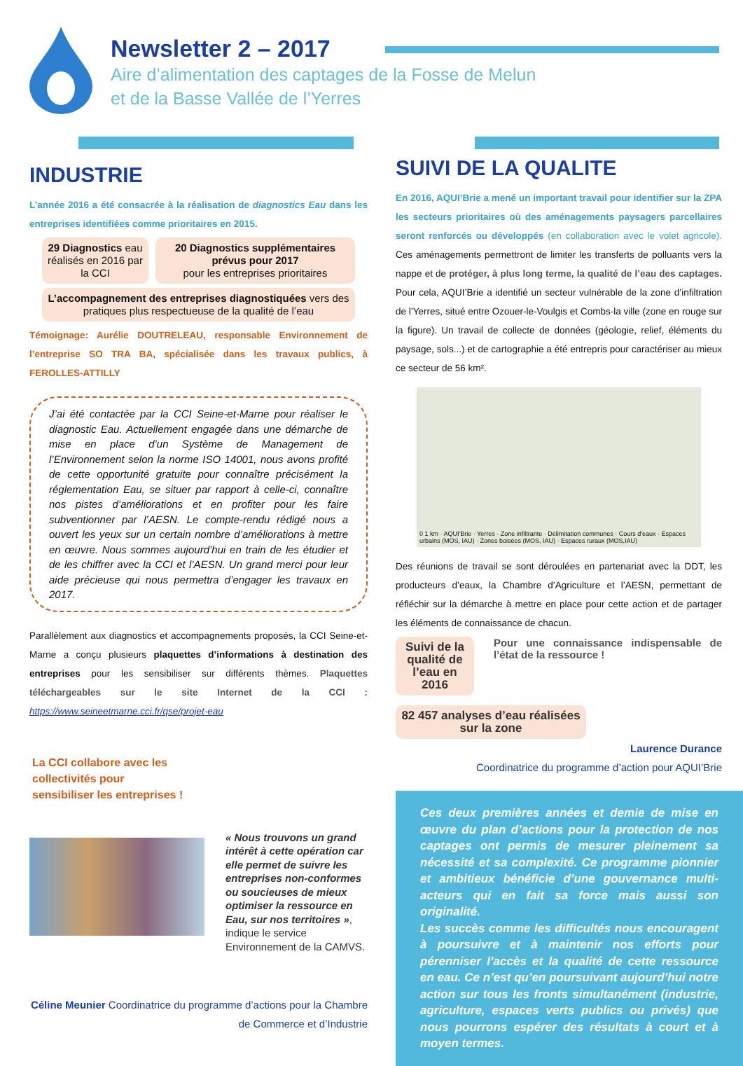Newsletter 2 – 2017
Aire d’alimentation des captages de la Fosse de Melun
et de la Basse Vallée de l’Yerres
INDUSTRIE
L’année 2016 a été consacrée à la réalisation de diagnostics Eau dans les entreprises identifiées comme prioritaires en 2015.
29 Diagnostics eau réalisés en 2016 par la CCI
20 Diagnostics supplémentaires prévus pour 2017
pour les entreprises prioritaires
L’accompagnement des entreprises diagnostiquées vers des pratiques plus respectueuse de la qualité de l’eau
Témoignage: Aurélie DOUTRELEAU, responsable Environnement de l’entreprise SO TRA BA, spécialisée dans les travaux publics, à FEROLLES-ATTILLY
J’ai été contactée par la CCI Seine-et-Marne pour réaliser le diagnostic Eau. Actuellement engagée dans une démarche de mise en place d’un Système de Management de l’Environnement selon la norme ISO 14001, nous avons profité de cette opportunité gratuite pour connaître précisément la réglementation Eau, se situer par rapport à celle-ci, connaître nos pistes d’améliorations et en profiter pour les faire subventionner par l’AESN. Le compte-rendu rédigé nous a ouvert les yeux sur un certain nombre d’améliorations à mettre en œuvre. Nous sommes aujourd’hui en train de les étudier et de les chiffrer avec la CCI et l’AESN. Un grand merci pour leur aide précieuse qui nous permettra d’engager les travaux en 2017.
Parallèlement aux diagnostics et accompagnements proposés, la CCI Seine-et-Marne a conçu plusieurs plaquettes d’informations à destination des entreprises pour les sensibiliser sur différents thèmes. Plaquettes téléchargeables sur le site Internet de la CCI : https://www.seineetmarne.cci.fr/qse/projet-eau
La CCI collabore avec les
collectivités pour
sensibiliser les entreprises !
« Nous trouvons un grand intérêt à cette opération car elle permet de suivre les entreprises non-conformes ou soucieuses de mieux optimiser la ressource en Eau, sur nos territoires », indique le service Environnement de la CAMVS.
Céline Meunier Coordinatrice du programme d’actions pour la Chambre de Commerce et d’Industrie
SUIVI DE LA QUALITE
En 2016, AQUI’Brie a mené un important travail pour identifier sur la ZPA les secteurs prioritaires où des aménagements paysagers parcellaires seront renforcés ou développés (en collaboration avec le volet agricole). Ces aménagements permettront de limiter les transferts de polluants vers la nappe et de protéger, à plus long terme, la qualité de l’eau des captages. Pour cela, AQUI’Brie a identifié un secteur vulnérable de la zone d’infiltration de l’Yerres, situé entre Ozouer-le-Voulgis et Combs-la ville (zone en rouge sur la figure). Un travail de collecte de données (géologie, relief, éléments du paysage, sols...) et de cartographie a été entrepris pour caractériser au mieux ce secteur de 56 km².
0 1 km · AQUI'Brie · Yerres · Zone infiltrante · Délimitation communes · Cours d'eaux · Espaces urbains (MOS, IAU) · Zones boisées (MOS, IAU) · Espaces ruraux (MOS,IAU)
Des réunions de travail se sont déroulées en partenariat avec la DDT, les producteurs d’eaux, la Chambre d’Agriculture et l’AESN, permettant de réfléchir sur la démarche à mettre en place pour cette action et de partager les éléments de connaissance de chacun.
Suivi de la qualité de l’eau en 2016
Pour une connaissance indispensable de l’état de la ressource !
82 457 analyses d’eau réalisées sur la zone
Laurence Durance
Coordinatrice du programme d’action pour AQUI’Brie
Ces deux premières années et demie de mise en œuvre du plan d’actions pour la protection de nos captages ont permis de mesurer pleinement sa nécessité et sa complexité. Ce programme pionnier et ambitieux bénéficie d’une gouvernance multi-acteurs qui en fait sa force mais aussi son originalité.
Les succès comme les difficultés nous encouragent à poursuivre et à maintenir nos efforts pour pérenniser l’accès et la qualité de cette ressource en eau. Ce n’est qu’en poursuivant aujourd’hui notre action sur tous les fronts simultanément (industrie, agriculture, espaces verts publics ou privés) que nous pourrons espérer des résultats à court et à moyen termes.